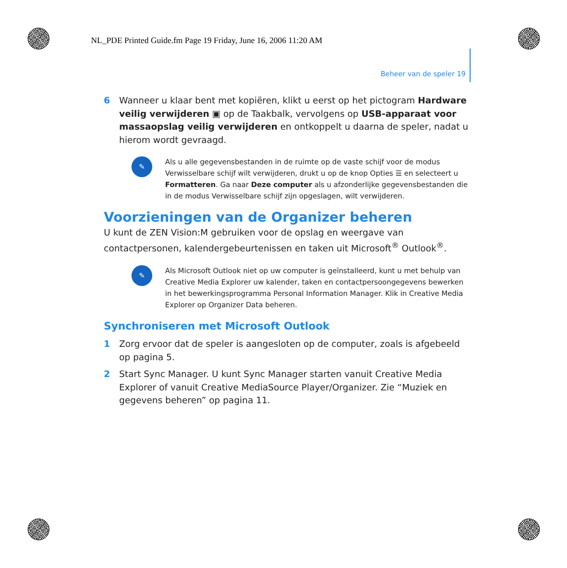NL_PDE Printed Guide.fm Page 19 Friday, June 16, 2006 11:20 AM
Beheer van de speler 19
6 Wanneer u klaar bent met kopiëren, klikt u eerst op het pictogram Hardware veilig verwijderen ▣ op de Taakbalk, vervolgens op USB-apparaat voor massaopslag veilig verwijderen en ontkoppelt u daarna de speler, nadat u hierom wordt gevraagd.
✎
Als u alle gegevensbestanden in de ruimte op de vaste schijf voor de modus Verwisselbare schijf wilt verwijderen, drukt u op de knop Opties ☰ en selecteert u Formatteren. Ga naar Deze computer als u afzonderlijke gegevensbestanden die in de modus Verwisselbare schijf zijn opgeslagen, wilt verwijderen.
Voorzieningen van de Organizer beheren
U kunt de ZEN Vision:M gebruiken voor de opslag en weergave van contactpersonen, kalendergebeurtenissen en taken uit Microsoft<sup>®</sup> Outlook<sup>®</sup>.
✎
Als Microsoft Outlook niet op uw computer is geïnstalleerd, kunt u met behulp van Creative Media Explorer uw kalender, taken en contactpersoongegevens bewerken in het bewerkingsprogramma Personal Information Manager. Klik in Creative Media Explorer op Organizer Data beheren.
Synchroniseren met Microsoft Outlook
1 Zorg ervoor dat de speler is aangesloten op de computer, zoals is afgebeeld op pagina 5.
2 Start Sync Manager. U kunt Sync Manager starten vanuit Creative Media Explorer of vanuit Creative MediaSource Player/Organizer. Zie “Muziek en gegevens beheren” op pagina 11.